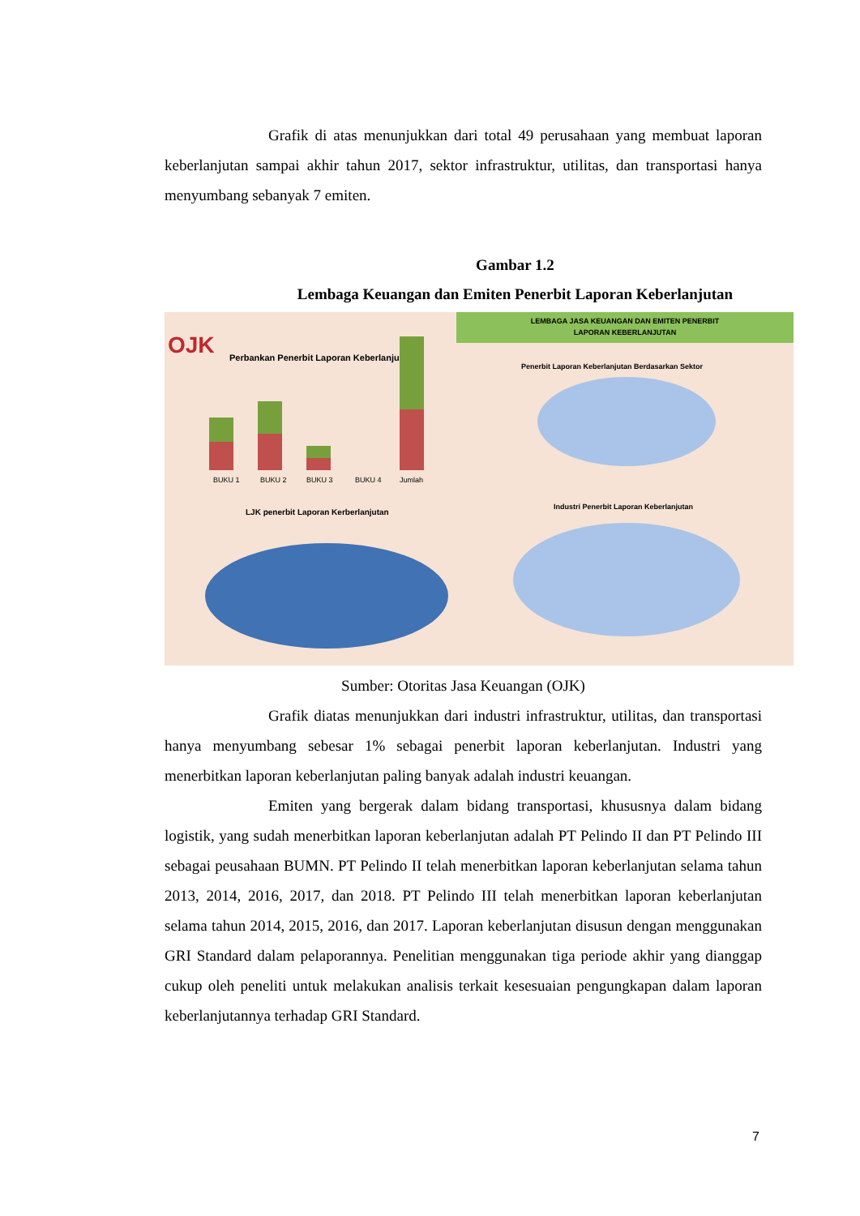Grafik di atas menunjukkan dari total 49 perusahaan yang membuat laporan keberlanjutan sampai akhir tahun 2017, sektor infrastruktur, utilitas, dan transportasi hanya menyumbang sebanyak 7 emiten.
Gambar 1.2
Lembaga Keuangan dan Emiten Penerbit Laporan Keberlanjutan
LEMBAGA JASA KEUANGAN DAN EMITEN PENERBIT
LAPORAN KEBERLANJUTAN
OJK
Perbankan Penerbit Laporan Keberlanjutan
BUKU 1
BUKU 2
BUKU 3
BUKU 4
Jumlah
Penerbit Laporan Keberlanjutan Berdasarkan Sektor
LJK penerbit Laporan Kerberlanjutan
Industri Penerbit Laporan Keberlanjutan
Sumber: Otoritas Jasa Keuangan (OJK)
Grafik diatas menunjukkan dari industri infrastruktur, utilitas, dan transportasi hanya menyumbang sebesar 1% sebagai penerbit laporan keberlanjutan. Industri yang menerbitkan laporan keberlanjutan paling banyak adalah industri keuangan.
Emiten yang bergerak dalam bidang transportasi, khususnya dalam bidang logistik, yang sudah menerbitkan laporan keberlanjutan adalah PT Pelindo II dan PT Pelindo III sebagai peusahaan BUMN. PT Pelindo II telah menerbitkan laporan keberlanjutan selama tahun 2013, 2014, 2016, 2017, dan 2018. PT Pelindo III telah menerbitkan laporan keberlanjutan selama tahun 2014, 2015, 2016, dan 2017. Laporan keberlanjutan disusun dengan menggunakan GRI Standard dalam pelaporannya. Penelitian menggunakan tiga periode akhir yang dianggap cukup oleh peneliti untuk melakukan analisis terkait kesesuaian pengungkapan dalam laporan keberlanjutannya terhadap GRI Standard.
7